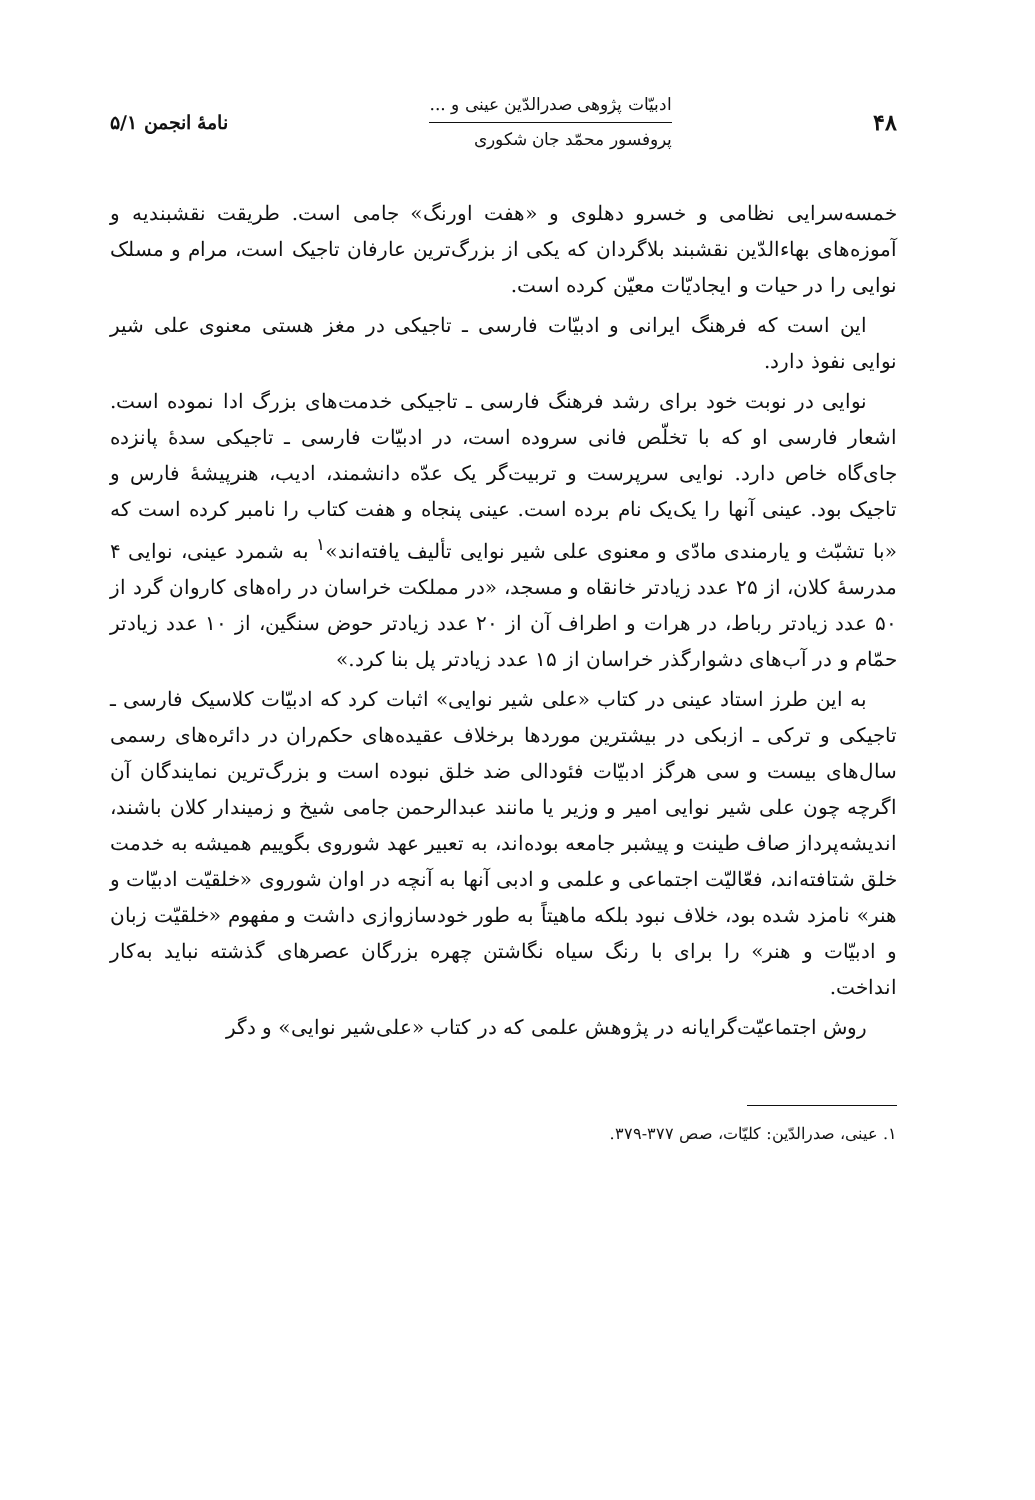۴۸
ادبیّات پژوهی صدرالدّین عینی و ...
پروفسور محمّد جان شکوری
نامهٔ انجمن ۵/۱
خمسه‌سرایی نظامی و خسرو دهلوی و «هفت اورنگ» جامی است. طریقت نقشبندیه و آموزه‌های بهاءالدّین نقشبند بلاگردان که یکی از بزرگ‌ترین عارفان تاجیک است، مرام و مسلک نوایی را در حیات و ایجادیّات معیّن کرده است.
این است که فرهنگ ایرانی و ادبیّات فارسی ـ تاجیکی در مغز هستی معنوی علی شیر نوایی نفوذ دارد.
نوایی در نوبت خود برای رشد فرهنگ فارسی ـ تاجیکی خدمت‌های بزرگ ادا نموده است. اشعار فارسی او که با تخلّص فانی سروده است، در ادبیّات فارسی ـ تاجیکی سدهٔ پانزده جای‌گاه خاص دارد. نوایی سرپرست و تربیت‌گر یک عدّه دانشمند، ادیب، هنرپیشهٔ فارس و تاجیک بود. عینی آنها را یک‌یک نام برده است. عینی پنجاه و هفت کتاب را نامبر کرده است که «با تشبّث و یارمندی مادّی و معنوی علی شیر نوایی تألیف یافته‌اند»<sup>۱</sup> به شمرد عینی، نوایی ۴ مدرسهٔ کلان، از ۲۵ عدد زیادتر خانقاه و مسجد، «در مملکت خراسان در راه‌های کاروان گرد از ۵۰ عدد زیادتر رباط، در هرات و اطراف آن از ۲۰ عدد زیادتر حوض سنگین، از ۱۰ عدد زیادتر حمّام و در آب‌های دشوارگذر خراسان از ۱۵ عدد زیادتر پل بنا کرد.»
به این طرز استاد عینی در کتاب «علی شیر نوایی» اثبات کرد که ادبیّات کلاسیک فارسی ـ تاجیکی و ترکی ـ ازبکی در بیشترین موردها برخلاف عقیده‌های حکم‌ران در دائره‌های رسمی سال‌های بیست و سی هرگز ادبیّات فئودالی ضد خلق نبوده است و بزرگ‌ترین نمایندگان آن اگرچه چون علی شیر نوایی امیر و وزیر یا مانند عبدالرحمن جامی شیخ و زمیندار کلان باشند، اندیشه‌پرداز صاف طینت و پیشبر جامعه بوده‌اند، به تعبیر عهد شوروی بگوییم همیشه به خدمت خلق شتافته‌اند، فعّالیّت اجتماعی و علمی و ادبی آنها به آنچه در اوان شوروی «خلقیّت ادبیّات و هنر» نامزد شده بود، خلاف نبود بلکه ماهیتاً به طور خودسازوازی داشت و مفهوم «خلقیّت زبان و ادبیّات و هنر» را برای با رنگ سیاه نگاشتن چهره بزرگان عصرهای گذشته نباید به‌کار انداخت.
روش اجتماعیّت‌گرایانه در پژوهش علمی که در کتاب «علی‌شیر نوایی» و دگر
۱. عینی، صدرالدّین: کلیّات، صص ۳۷۷-۳۷۹.